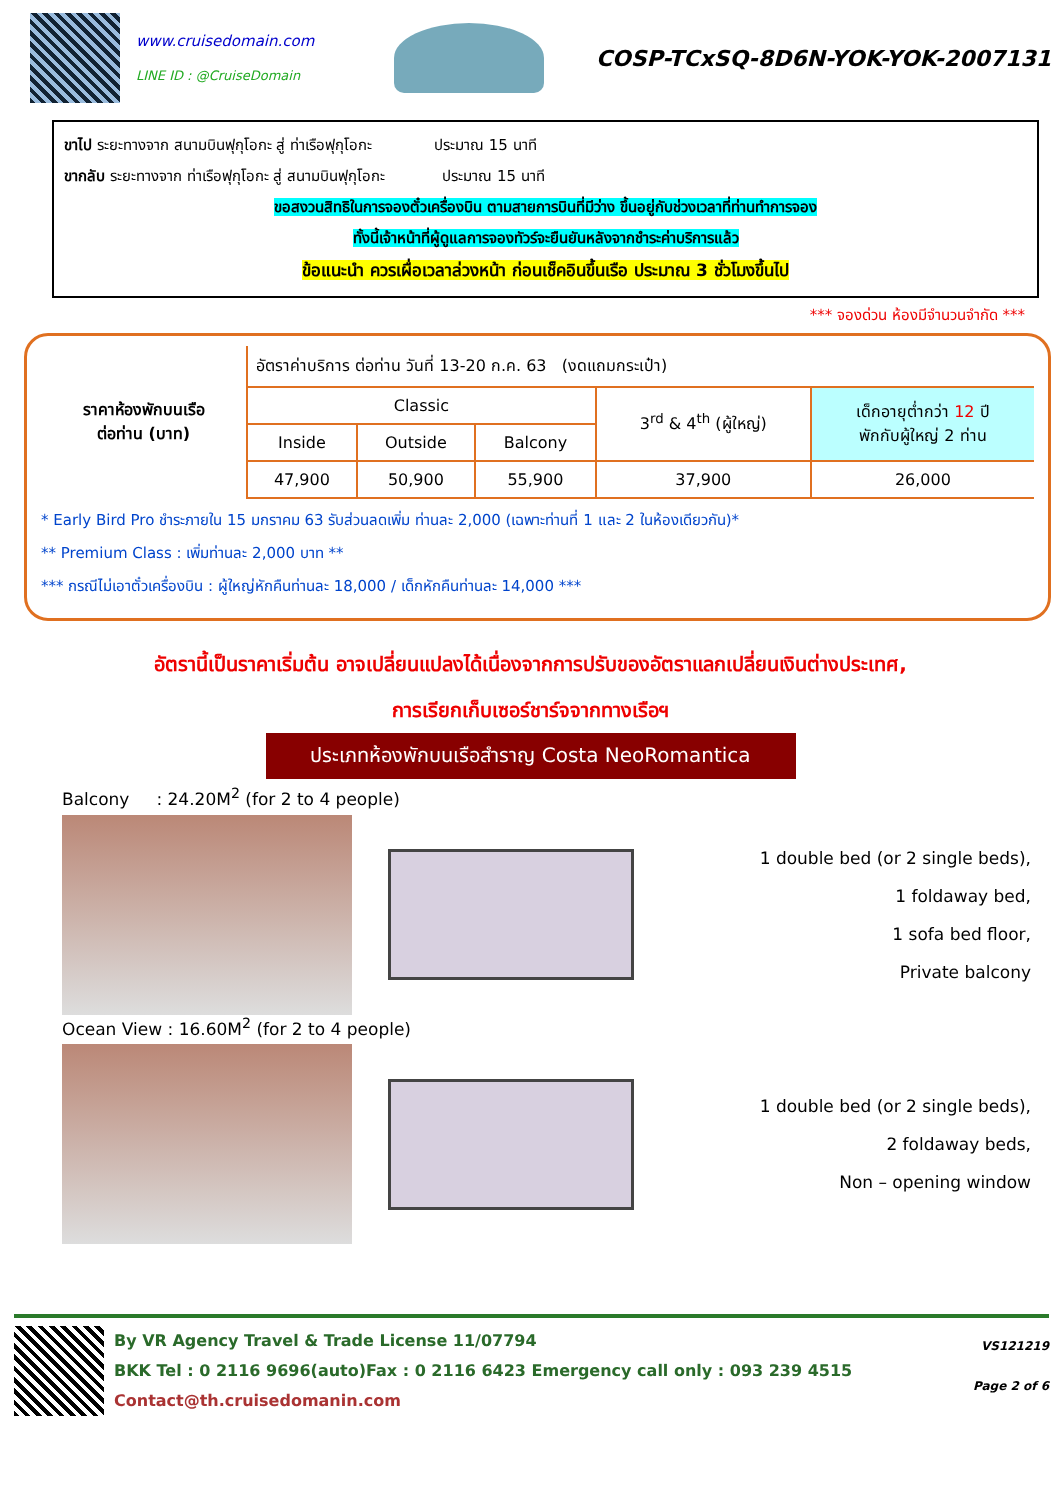www.cruisedomain.com
LINE ID : @CruiseDomain
COSP-TCxSQ-8D6N-YOK-YOK-2007131
ขาไป ระยะทางจาก สนามบินฟุกุโอกะ สู่ ท่าเรือฟุกุโอกะ ประมาณ 15 นาที
ขากลับ ระยะทางจาก ท่าเรือฟุกุโอกะ สู่ สนามบินฟุกุโอกะ ประมาณ 15 นาที
ขอสงวนสิทธิในการจองตั๋วเครื่องบิน ตามสายการบินที่มีว่าง ขึ้นอยู่กับช่วงเวลาที่ท่านทำการจอง
ทั้งนี้เจ้าหน้าที่ผู้ดูแลการจองทัวร์จะยืนยันหลังจากชำระค่าบริการแล้ว
ข้อแนะนำ ควรเผื่อเวลาล่วงหน้า ก่อนเช็คอินขึ้นเรือ ประมาณ 3 ชั่วโมงขึ้นไป
*** จองด่วน ห้องมีจำนวนจำกัด ***
| ราคาห้องพักบนเรือ ต่อท่าน (บาท) | อัตราค่าบริการ ต่อท่าน วันที่ 13-20 ก.ค. 63 (งดแถมกระเป๋า) | | | | |
| --- | --- | --- | --- | --- | --- |
| | Classic | | | 3<sup>rd</sup> & 4<sup>th</sup> (ผู้ใหญ่) | เด็กอายุต่ำกว่า 12 ปี พักกับผู้ใหญ่ 2 ท่าน |
| | Inside | Outside | Balcony | | |
| | 47,900 | 50,900 | 55,900 | 37,900 | 26,000 |
* Early Bird Pro ชำระภายใน 15 มกราคม 63 รับส่วนลดเพิ่ม ท่านละ 2,000 (เฉพาะท่านที่ 1 และ 2 ในห้องเดียวกัน)*
** Premium Class : เพิ่มท่านละ 2,000 บาท **
*** กรณีไม่เอาตั๋วเครื่องบิน : ผู้ใหญ่หักคืนท่านละ 18,000 / เด็กหักคืนท่านละ 14,000 ***
อัตรานี้เป็นราคาเริ่มต้น อาจเปลี่ยนแปลงได้เนื่องจากการปรับของอัตราแลกเปลี่ยนเงินต่างประเทศ,
การเรียกเก็บเซอร์ชาร์จจากทางเรือฯ
ประเภทห้องพักบนเรือสำราญ Costa NeoRomantica
Balcony : 24.20M<sup>2</sup> (for 2 to 4 people)
1 double bed (or 2 single beds),
1 foldaway bed,
1 sofa bed floor,
Private balcony
Ocean View : 16.60M<sup>2</sup> (for 2 to 4 people)
1 double bed (or 2 single beds),
2 foldaway beds,
Non – opening window
By VR Agency Travel & Trade License 11/07794
BKK Tel : 0 2116 9696(auto)Fax : 0 2116 6423 Emergency call only : 093 239 4515
Contact@th.cruisedomanin.com
VS121219
Page 2 of 6